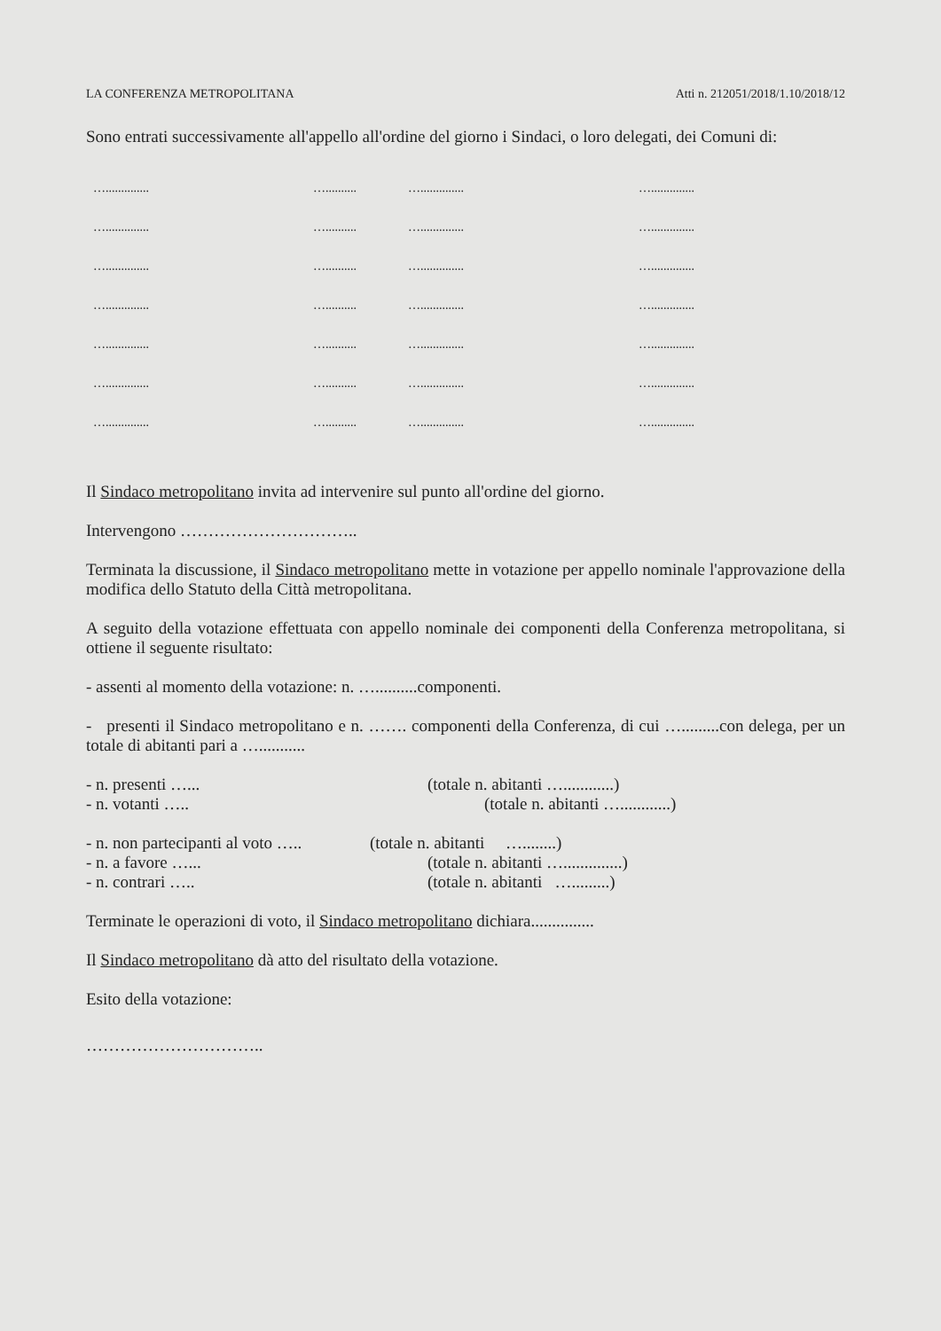LA CONFERENZA METROPOLITANA Atti n. 212051/2018/1.10/2018/12
Sono entrati successivamente all'appello all'ordine del giorno i Sindaci, o loro delegati, dei Comuni di:
….............. ….......... ….............. ….............. ….............. ….......... ….............. ….............. ….............. ….......... ….............. ….............. ….............. ….......... ….............. ….............. ….............. ….......... ….............. ….............. ….............. ….......... ….............. ….............. ….............. ….......... ….............. …..............
Il Sindaco metropolitano invita ad intervenire sul punto all'ordine del giorno.
Intervengono …………………………..
Terminata la discussione, il Sindaco metropolitano mette in votazione per appello nominale l'approvazione della modifica dello Statuto della Città metropolitana.
A seguito della votazione effettuata con appello nominale dei componenti della Conferenza metropolitana, si ottiene il seguente risultato:
- assenti al momento della votazione: n. …..........componenti.
- presenti il Sindaco metropolitano e n. ……. componenti della Conferenza, di cui ….........con delega, per un totale di abitanti pari a …...........
- n. presenti …... (totale n. abitanti …............)
- n. votanti ….. (totale n. abitanti …............)
- n. non partecipanti al voto ….. (totale n. abitanti …........)
- n. a favore …... (totale n. abitanti …..............)
- n. contrari ….. (totale n. abitanti ….........)
Terminate le operazioni di voto, il Sindaco metropolitano dichiara...............
Il Sindaco metropolitano dà atto del risultato della votazione.
Esito della votazione:
…………………………..